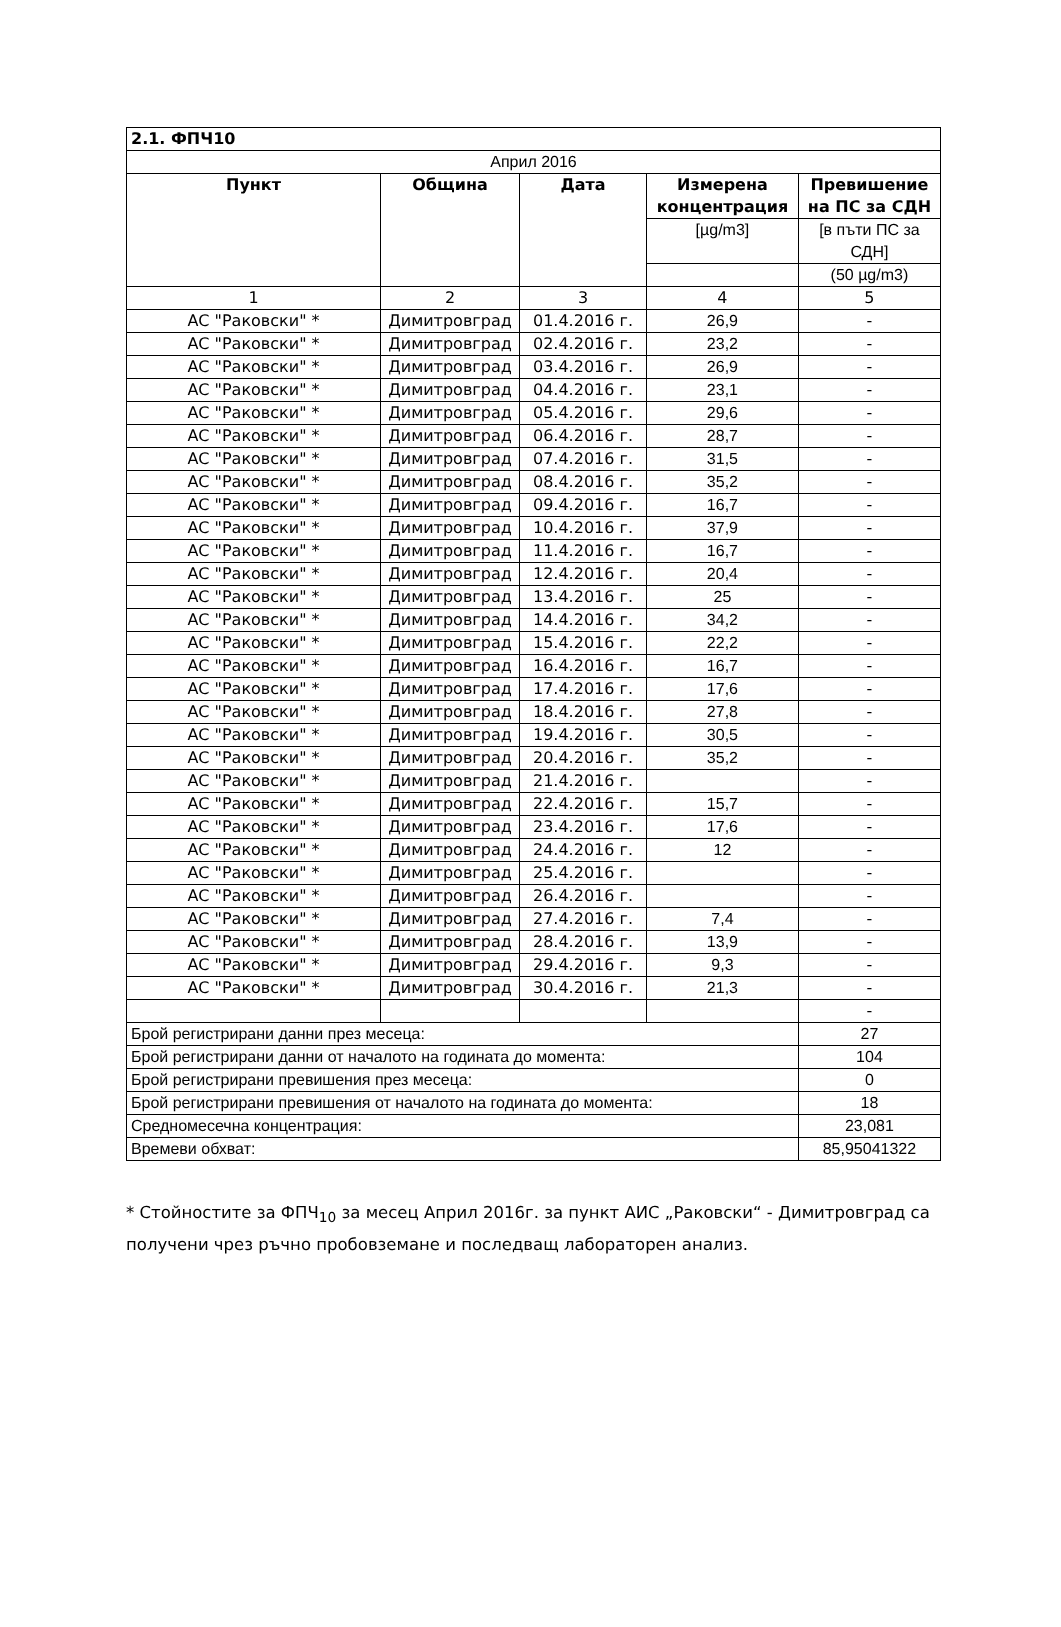| 2.1. ФПЧ10 | | | | |
| --- | --- | --- | --- | --- |
| Април 2016 | | | | |
| Пункт | Община | Дата | Измерена концентрация | Превишение на ПС за СДН |
| | | | [µg/m3] | [в пъти ПС за СДН] |
| | | | | (50 µg/m3) |
| 1 | 2 | 3 | 4 | 5 |
| АС "Раковски" * | Димитровград | 01.4.2016 г. | 26,9 | - |
| АС "Раковски" * | Димитровград | 02.4.2016 г. | 23,2 | - |
| АС "Раковски" * | Димитровград | 03.4.2016 г. | 26,9 | - |
| АС "Раковски" * | Димитровград | 04.4.2016 г. | 23,1 | - |
| АС "Раковски" * | Димитровград | 05.4.2016 г. | 29,6 | - |
| АС "Раковски" * | Димитровград | 06.4.2016 г. | 28,7 | - |
| АС "Раковски" * | Димитровград | 07.4.2016 г. | 31,5 | - |
| АС "Раковски" * | Димитровград | 08.4.2016 г. | 35,2 | - |
| АС "Раковски" * | Димитровград | 09.4.2016 г. | 16,7 | - |
| АС "Раковски" * | Димитровград | 10.4.2016 г. | 37,9 | - |
| АС "Раковски" * | Димитровград | 11.4.2016 г. | 16,7 | - |
| АС "Раковски" * | Димитровград | 12.4.2016 г. | 20,4 | - |
| АС "Раковски" * | Димитровград | 13.4.2016 г. | 25 | - |
| АС "Раковски" * | Димитровград | 14.4.2016 г. | 34,2 | - |
| АС "Раковски" * | Димитровград | 15.4.2016 г. | 22,2 | - |
| АС "Раковски" * | Димитровград | 16.4.2016 г. | 16,7 | - |
| АС "Раковски" * | Димитровград | 17.4.2016 г. | 17,6 | - |
| АС "Раковски" * | Димитровград | 18.4.2016 г. | 27,8 | - |
| АС "Раковски" * | Димитровград | 19.4.2016 г. | 30,5 | - |
| АС "Раковски" * | Димитровград | 20.4.2016 г. | 35,2 | - |
| АС "Раковски" * | Димитровград | 21.4.2016 г. | | - |
| АС "Раковски" * | Димитровград | 22.4.2016 г. | 15,7 | - |
| АС "Раковски" * | Димитровград | 23.4.2016 г. | 17,6 | - |
| АС "Раковски" * | Димитровград | 24.4.2016 г. | 12 | - |
| АС "Раковски" * | Димитровград | 25.4.2016 г. | | - |
| АС "Раковски" * | Димитровград | 26.4.2016 г. | | - |
| АС "Раковски" * | Димитровград | 27.4.2016 г. | 7,4 | - |
| АС "Раковски" * | Димитровград | 28.4.2016 г. | 13,9 | - |
| АС "Раковски" * | Димитровград | 29.4.2016 г. | 9,3 | - |
| АС "Раковски" * | Димитровград | 30.4.2016 г. | 21,3 | - |
| | | | | - |
| Брой регистрирани данни през месеца: | | | | 27 |
| Брой регистрирани данни от началото на годината до момента: | | | | 104 |
| Брой регистрирани превишения през месеца: | | | | 0 |
| Брой регистрирани превишения от началото на годината до момента: | | | | 18 |
| Средномесечна концентрация: | | | | 23,081 |
| Времеви обхват: | | | | 85,95041322 |
* Стойностите за ФПЧ<sub>10</sub> за месец Април 2016г. за пункт АИС „Раковски“ - Димитровград са получени чрез ръчно пробовземане и последващ лабораторен анализ.